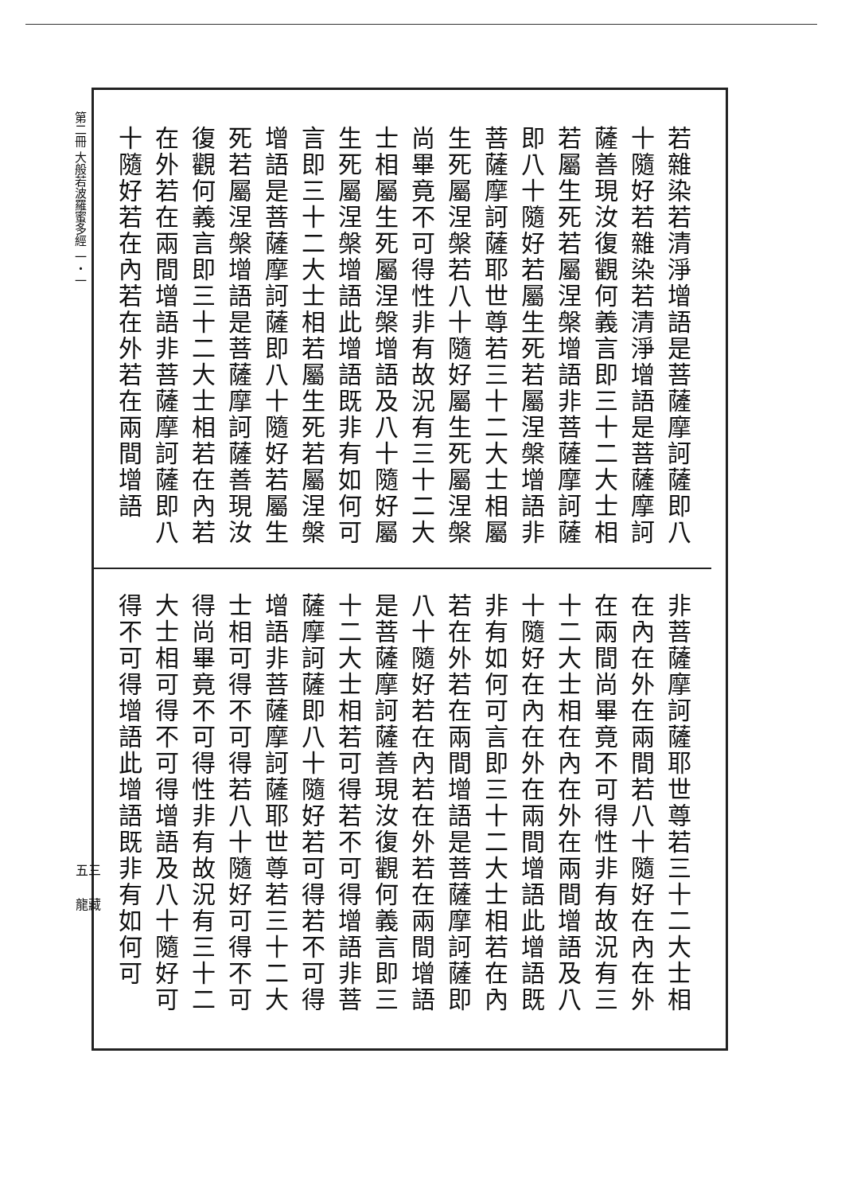第二冊 大般若波羅蜜多經 一・一
若雜染若清淨增語是菩薩摩訶薩即八十隨好若雜染若清淨增語是菩薩摩訶薩善現汝復觀何義言即三十二大士相若屬生死若屬涅槃增語非菩薩摩訶薩即八十隨好若屬生死若屬涅槃增語非菩薩摩訶薩耶世尊若三十二大士相屬生死屬涅槃若八十隨好屬生死屬涅槃尚畢竟不可得性非有故況有三十二大士相屬生死屬涅槃增語及八十隨好屬生死屬涅槃增語此增語既非有如何可言即三十二大士相若屬生死若屬涅槃增語是菩薩摩訶薩即八十隨好若屬生死若屬涅槃增語是菩薩摩訶薩善現汝復觀何義言即三十二大士相若在內若在外若在兩間增語非菩薩摩訶薩即八十隨好若在內若在外若在兩間增語
非菩薩摩訶薩耶世尊若三十二大士相在內在外在兩間若八十隨好在內在外在兩間尚畢竟不可得性非有故況有三十二大士相在內在外在兩間增語及八十隨好在內在外在兩間增語此增語既非有如何可言即三十二大士相若在內若在外若在兩間增語是菩薩摩訶薩即八十隨好若在內若在外若在兩間增語是菩薩摩訶薩善現汝復觀何義言即三十二大士相若可得若不可得增語非菩薩摩訶薩即八十隨好若可得若不可得增語非菩薩摩訶薩耶世尊若三十二大士相可得不可得若八十隨好可得不可得尚畢竟不可得性非有故況有三十二大士相可得不可得增語及八十隨好可得不可得增語此增語既非有如何可
五三
龍藏